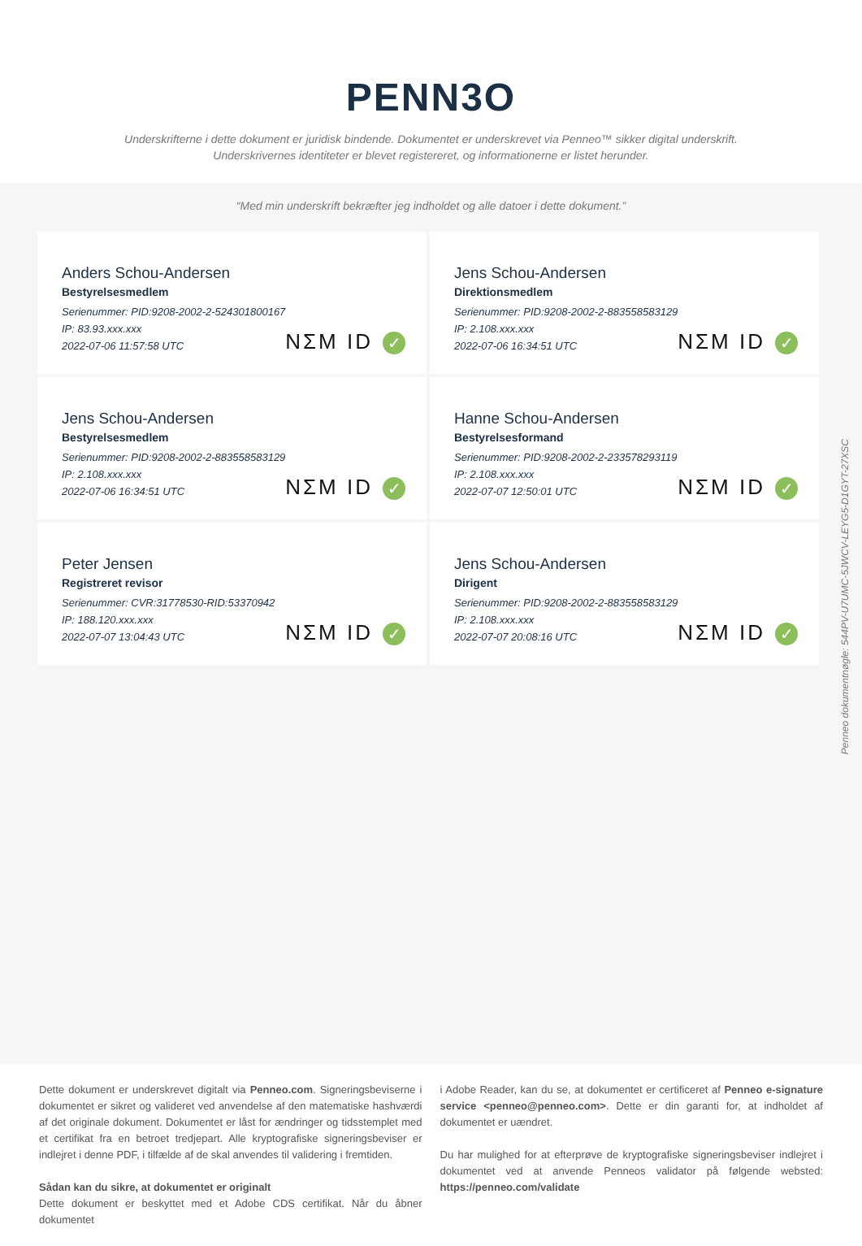PENN3O
Underskrifterne i dette dokument er juridisk bindende. Dokumentet er underskrevet via Penneo™ sikker digital underskrift.
Underskrivernes identiteter er blevet registereret, og informationerne er listet herunder.
“Med min underskrift bekræfter jeg indholdet og alle datoer i dette dokument.”
Anders Schou-Andersen
Bestyrelsesmedlem
Serienummer: PID:9208-2002-2-524301800167
IP: 83.93.xxx.xxx
2022-07-06 11:57:58 UTC
NΣM ID ✓
Jens Schou-Andersen
Direktionsmedlem
Serienummer: PID:9208-2002-2-883558583129
IP: 2.108.xxx.xxx
2022-07-06 16:34:51 UTC
NΣM ID ✓
Jens Schou-Andersen
Bestyrelsesmedlem
Serienummer: PID:9208-2002-2-883558583129
IP: 2.108.xxx.xxx
2022-07-06 16:34:51 UTC
NΣM ID ✓
Hanne Schou-Andersen
Bestyrelsesformand
Serienummer: PID:9208-2002-2-233578293119
IP: 2.108.xxx.xxx
2022-07-07 12:50:01 UTC
NΣM ID ✓
Peter Jensen
Registreret revisor
Serienummer: CVR:31778530-RID:53370942
IP: 188.120.xxx.xxx
2022-07-07 13:04:43 UTC
NΣM ID ✓
Jens Schou-Andersen
Dirigent
Serienummer: PID:9208-2002-2-883558583129
IP: 2.108.xxx.xxx
2022-07-07 20:08:16 UTC
NΣM ID ✓
Penneo dokumentnøgle: 544PV-U7UMC-5JWCV-LEYG5-D1GYT-27XSC
Dette dokument er underskrevet digitalt via Penneo.com. Signeringsbeviserne i dokumentet er sikret og valideret ved anvendelse af den matematiske hashværdi af det originale dokument. Dokumentet er låst for ændringer og tidsstemplet med et certifikat fra en betroet tredjepart. Alle kryptografiske signeringsbeviser er indlejret i denne PDF, i tilfælde af de skal anvendes til validering i fremtiden.
Sådan kan du sikre, at dokumentet er originalt
Dette dokument er beskyttet med et Adobe CDS certifikat. Når du åbner dokumentet
i Adobe Reader, kan du se, at dokumentet er certificeret af Penneo e-signature service <penneo@penneo.com>. Dette er din garanti for, at indholdet af dokumentet er uændret.
Du har mulighed for at efterprøve de kryptografiske signeringsbeviser indlejret i dokumentet ved at anvende Penneos validator på følgende websted: https://penneo.com/validate